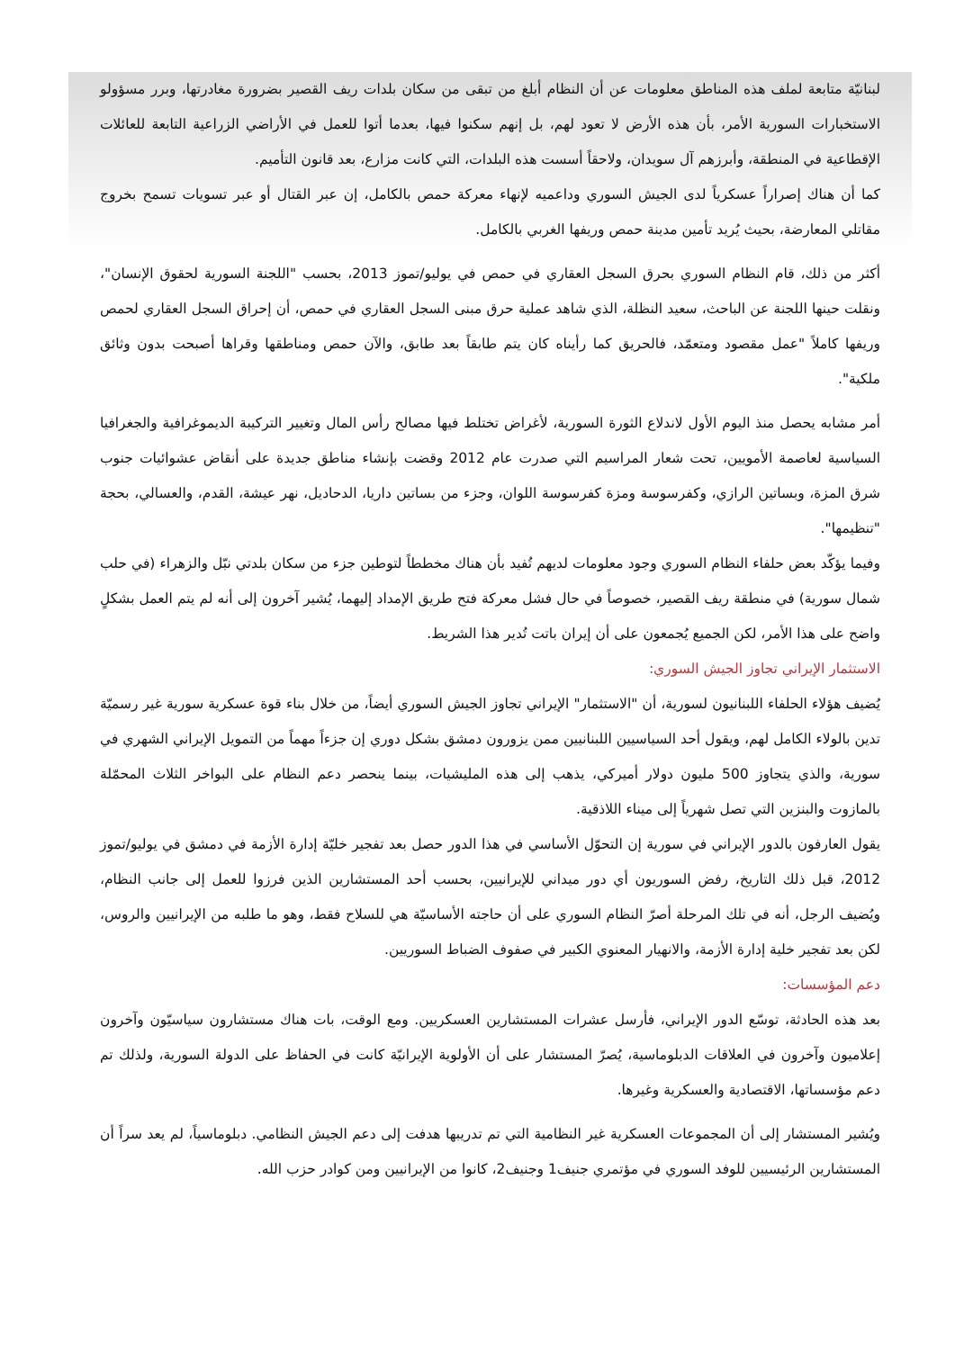لبنانيّة متابعة لملف هذه المناطق معلومات عن أن النظام أبلغ من تبقى من سكان بلدات ريف القصير بضرورة مغادرتها، وبرر مسؤولو الاستخبارات السورية الأمر، بأن هذه الأرض لا تعود لهم، بل إنهم سكنوا فيها، بعدما أتوا للعمل في الأراضي الزراعية التابعة للعائلات الإقطاعية في المنطقة، وأبرزهم آل سويدان، ولاحقاً أسست هذه البلدات، التي كانت مزارع، بعد قانون التأميم.
كما أن هناك إصراراً عسكرياً لدى الجيش السوري وداعميه لإنهاء معركة حمص بالكامل، إن عبر القتال أو عبر تسويات تسمح بخروج مقاتلي المعارضة، بحيث يُريد تأمين مدينة حمص وريفها الغربي بالكامل.
أكثر من ذلك، قام النظام السوري بحرق السجل العقاري في حمص في يوليو/تموز 2013، بحسب "اللجنة السورية لحقوق الإنسان"، ونقلت حينها اللجنة عن الباحث، سعيد النظلة، الذي شاهد عملية حرق مبنى السجل العقاري في حمص، أن إحراق السجل العقاري لحمص وريفها كاملاً "عمل مقصود ومتعمّد، فالحريق كما رأيناه كان يتم طابقاً بعد طابق، والآن حمص ومناطقها وقراها أصبحت بدون وثائق ملكية".
أمر مشابه يحصل منذ اليوم الأول لاندلاع الثورة السورية، لأغراض تختلط فيها مصالح رأس المال وتغيير التركيبة الديموغرافية والجغرافيا السياسية لعاصمة الأمويين، تحت شعار المراسيم التي صدرت عام 2012 وقضت بإنشاء مناطق جديدة على أنقاض عشوائيات جنوب شرق المزة، وبساتين الرازي، وكفرسوسة ومزة كفرسوسة اللوان، وجزء من بساتين داريا، الدحاديل، نهر عيشة، القدم، والعسالي، بحجة "تنظيمها".
وفيما يؤكّد بعض حلفاء النظام السوري وجود معلومات لديهم تُفيد بأن هناك مخططاً لتوطين جزء من سكان بلدتي نبّل والزهراء (في حلب شمال سورية) في منطقة ريف القصير، خصوصاً في حال فشل معركة فتح طريق الإمداد إليهما، يُشير آخرون إلى أنه لم يتم العمل بشكلٍ واضح على هذا الأمر، لكن الجميع يُجمعون على أن إيران باتت تُدير هذا الشريط.
الاستثمار الإيراني تجاوز الجيش السوري:
يُضيف هؤلاء الحلفاء اللبنانيون لسورية، أن "الاستثمار" الإيراني تجاوز الجيش السوري أيضاً، من خلال بناء قوة عسكرية سورية غير رسميّة تدين بالولاء الكامل لهم، ويقول أحد السياسيين اللبنانيين ممن يزورون دمشق بشكل دوري إن جزءاً مهماً من التمويل الإيراني الشهري في سورية، والذي يتجاوز 500 مليون دولار أميركي، يذهب إلى هذه المليشيات، بينما ينحصر دعم النظام على البواخر الثلاث المحمّلة بالمازوت والبنزين التي تصل شهرياً إلى ميناء اللاذقية.
يقول العارفون بالدور الإيراني في سورية إن التحوّل الأساسي في هذا الدور حصل بعد تفجير خليّة إدارة الأزمة في دمشق في يوليو/تموز 2012، قبل ذلك التاريخ، رفض السوريون أي دور ميداني للإيرانيين، بحسب أحد المستشارين الذين فرزوا للعمل إلى جانب النظام، ويُضيف الرجل، أنه في تلك المرحلة أصرّ النظام السوري على أن حاجته الأساسيّة هي للسلاح فقط، وهو ما طلبه من الإيرانيين والروس، لكن بعد تفجير خلية إدارة الأزمة، والانهيار المعنوي الكبير في صفوف الضباط السوريين.
دعم المؤسسات:
بعد هذه الحادثة، توسّع الدور الإيراني، فأرسل عشرات المستشارين العسكريين. ومع الوقت، بات هناك مستشارون سياسيّون وآخرون إعلاميون وآخرون في العلاقات الدبلوماسية، يُصرّ المستشار على أن الأولوية الإيرانيّة كانت في الحفاظ على الدولة السورية، ولذلك تم دعم مؤسساتها، الاقتصادية والعسكرية وغيرها.
ويُشير المستشار إلى أن المجموعات العسكرية غير النظامية التي تم تدريبها هدفت إلى دعم الجيش النظامي. دبلوماسياً، لم يعد سراً أن المستشارين الرئيسيين للوفد السوري في مؤتمري جنيف1 وجنيف2، كانوا من الإيرانيين ومن كوادر حزب الله.